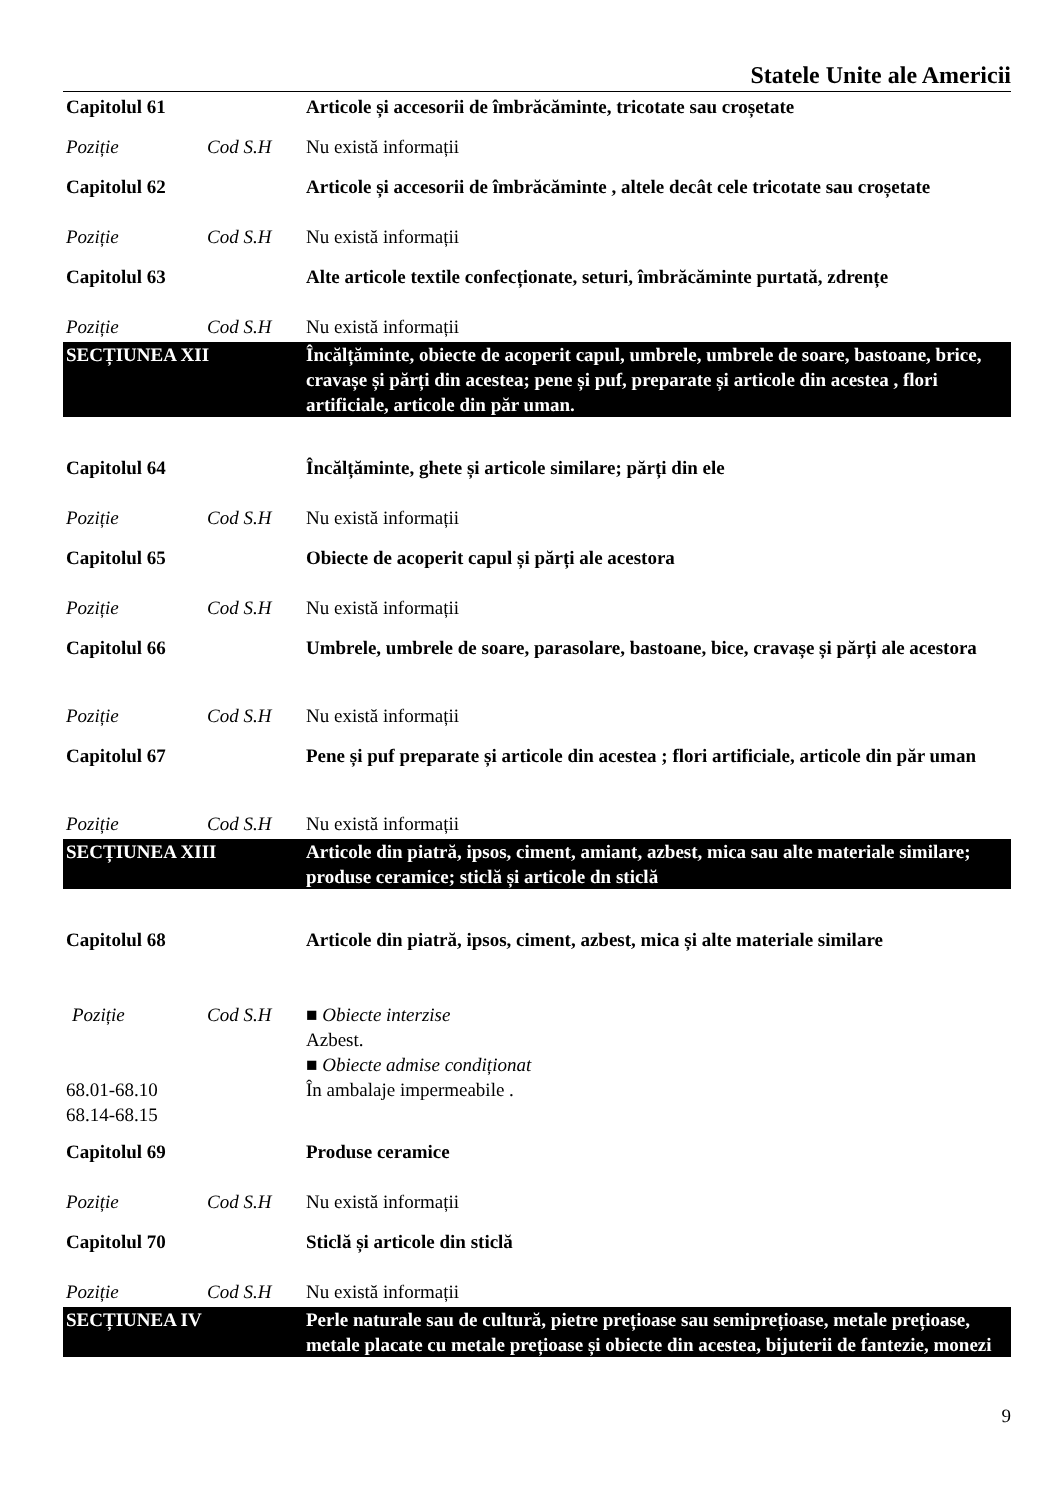Statele Unite ale Americii
| Capitolul 61 | | Articole și accesorii de îmbrăcăminte, tricotate sau croșetate |
| Poziție | Cod S.H | Nu există informații |
| Capitolul 62 | | Articole și accesorii de îmbrăcăminte , altele decât cele tricotate sau croșetate |
| Poziție | Cod S.H | Nu există informații |
| Capitolul 63 | | Alte articole textile confecționate, seturi, îmbrăcăminte purtată, zdrențe |
| Poziție | Cod S.H | Nu există informații |
| SECȚIUNEA XII | | Încălțăminte, obiecte de acoperit capul, umbrele, umbrele de soare, bastoane, brice, cravașe și părți din acestea; pene și puf, preparate și articole din acestea , flori artificiale, articole din păr uman. |
| Capitolul 64 | | Încălțăminte, ghete și articole similare; părți din ele |
| Poziție | Cod S.H | Nu există informații |
| Capitolul 65 | | Obiecte de acoperit capul și părți ale acestora |
| Poziție | Cod S.H | Nu există informații |
| Capitolul 66 | | Umbrele, umbrele de soare, parasolare, bastoane, bice, cravașe și părți ale acestora |
| Poziție | Cod S.H | Nu există informații |
| Capitolul 67 | | Pene și puf preparate și articole din acestea ; flori artificiale, articole din păr uman |
| Poziție | Cod S.H | Nu există informații |
| SECȚIUNEA XIII | | Articole din piatră, ipsos, ciment, amiant, azbest, mica sau alte materiale similare; produse ceramice; sticlă și articole dn sticlă |
| Capitolul 68 | | Articole din piatră, ipsos, ciment, azbest, mica și alte materiale similare |
| Poziție | Cod S.H | ■ Obiecte interzise Azbest. ■ Obiecte admise condiționat |
| 68.01-68.10 68.14-68.15 | | În ambalaje impermeabile . |
| Capitolul 69 | | Produse ceramice |
| Poziție | Cod S.H | Nu există informații |
| Capitolul 70 | | Sticlă și articole din sticlă |
| Poziție | Cod S.H | Nu există informații |
| SECȚIUNEA IV | | Perle naturale sau de cultură, pietre prețioase sau semiprețioase, metale prețioase, metale placate cu metale prețioase și obiecte din acestea, bijuterii de fantezie, monezi |
9